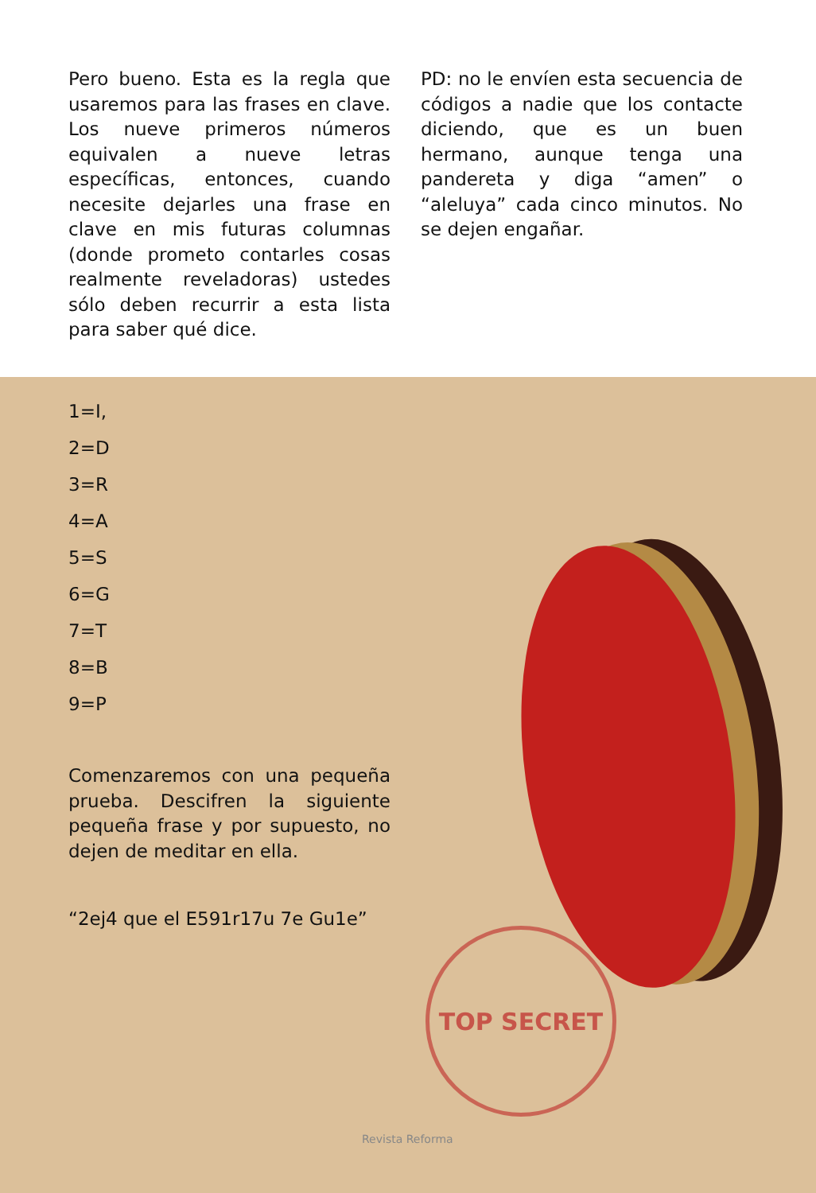Pero bueno. Esta es la regla que usaremos para las frases en clave. Los nueve primeros números equivalen a nueve letras específicas, entonces, cuando necesite dejarles una frase en clave en mis futuras columnas (donde prometo contarles cosas realmente reveladoras) ustedes sólo deben recurrir a esta lista para saber qué dice.
PD: no le envíen esta secuencia de códigos a nadie que los contacte diciendo, que es un buen hermano, aunque tenga una pandereta y diga “amen” o “aleluya” cada cinco minutos. No se dejen engañar.
TOP SECRET
1=I,
2=D
3=R
4=A
5=S
6=G
7=T
8=B
9=P
Comenzaremos con una pequeña prueba. Descifren la siguiente pequeña frase y por supuesto, no dejen de meditar en ella.
“2ej4 que el E591r17u 7e Gu1e”
Revista Reforma